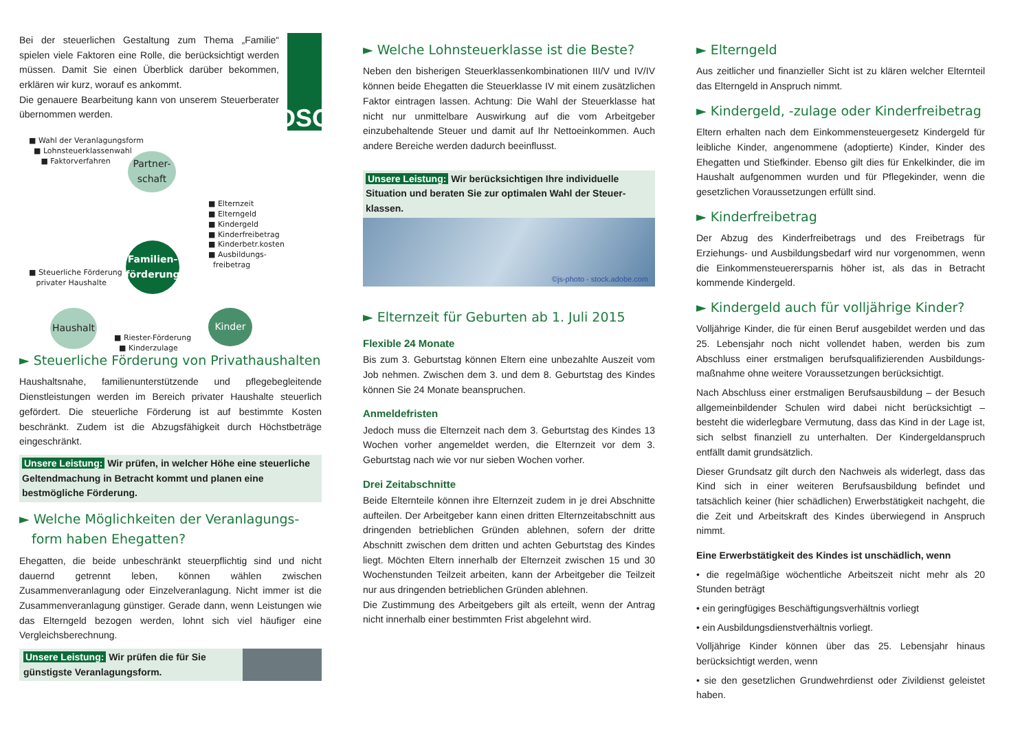Bei der steuerlichen Gestaltung zum Thema „Familie“ spielen viele Faktoren eine Rolle, die berücksichtigt werden müssen. Damit Sie einen Überblick darüber bekommen, erklären wir kurz, worauf es ankommt.
Die genauere Bearbeitung kann von unserem Steuerberater übernommen werden.
DSG
■ Wahl der Veranlagungsform
■ Lohnsteuerklassenwahl
■ Faktorverfahren
Partner-
schaft
■ Elternzeit
■ Elterngeld
■ Kindergeld
■ Kinderfreibetrag
■ Kinderbetr.kosten
■ Ausbildungs-
freibetrag
■ Steuerliche Förderung
privater Haushalte
Familien-
förderung
Haushalt
■ Riester-Förderung
■ Kinderzulage
Kinder
► Steuerliche Förderung von Privathaushalten
Haushaltsnahe, familienunterstützende und pflegebegleitende Dienstleistungen werden im Bereich privater Haushalte steuerlich gefördert. Die steuerliche Förderung ist auf bestimmte Kosten beschränkt. Zudem ist die Abzugsfähigkeit durch Höchstbeträge eingeschränkt.
Unsere Leistung: Wir prüfen, in welcher Höhe eine steuerliche Geltendmachung in Betracht kommt und planen eine bestmögliche Förderung.
► Welche Möglichkeiten der Veranlagungs-
form haben Ehegatten?
Ehegatten, die beide unbeschränkt steuerpflichtig sind und nicht dauernd getrennt leben, können wählen zwischen Zusammenveranlagung oder Einzelveranlagung. Nicht immer ist die Zusammenveranlagung günstiger. Gerade dann, wenn Leistungen wie das Elterngeld bezogen werden, lohnt sich viel häufiger eine Vergleichsberechnung.
Unsere Leistung: Wir prüfen die für Sie günstigste Veranlagungsform.
► Welche Lohnsteuerklasse ist die Beste?
Neben den bisherigen Steuerklassenkombinationen III/V und IV/IV können beide Ehegatten die Steuerklasse IV mit einem zusätzlichen Faktor eintragen lassen. Achtung: Die Wahl der Steuerklasse hat nicht nur unmittelbare Auswirkung auf die vom Arbeitgeber einzubehaltende Steuer und damit auf Ihr Nettoeinkommen. Auch andere Bereiche werden dadurch beeinflusst.
Unsere Leistung: Wir berücksichtigen Ihre individuelle Situation und beraten Sie zur optimalen Wahl der Steuer-klassen.
©js-photo - stock.adobe.com
► Elternzeit für Geburten ab 1. Juli 2015
Flexible 24 Monate
Bis zum 3. Geburtstag können Eltern eine unbezahlte Auszeit vom Job nehmen. Zwischen dem 3. und dem 8. Geburtstag des Kindes können Sie 24 Monate beanspruchen.
Anmeldefristen
Jedoch muss die Elternzeit nach dem 3. Geburtstag des Kindes 13 Wochen vorher angemeldet werden, die Elternzeit vor dem 3. Geburtstag nach wie vor nur sieben Wochen vorher.
Drei Zeitabschnitte
Beide Elternteile können ihre Elternzeit zudem in je drei Abschnitte aufteilen. Der Arbeitgeber kann einen dritten Elternzeitabschnitt aus dringenden betrieblichen Gründen ablehnen, sofern der dritte Abschnitt zwischen dem dritten und achten Geburtstag des Kindes liegt. Möchten Eltern innerhalb der Elternzeit zwischen 15 und 30 Wochenstunden Teilzeit arbeiten, kann der Arbeitgeber die Teilzeit nur aus dringenden betrieblichen Gründen ablehnen.
Die Zustimmung des Arbeitgebers gilt als erteilt, wenn der Antrag nicht innerhalb einer bestimmten Frist abgelehnt wird.
► Elterngeld
Aus zeitlicher und finanzieller Sicht ist zu klären welcher Elternteil das Elterngeld in Anspruch nimmt.
► Kindergeld, -zulage oder Kinderfreibetrag
Eltern erhalten nach dem Einkommensteuergesetz Kindergeld für leibliche Kinder, angenommene (adoptierte) Kinder, Kinder des Ehegatten und Stiefkinder. Ebenso gilt dies für Enkelkinder, die im Haushalt aufgenommen wurden und für Pflegekinder, wenn die gesetzlichen Voraussetzungen erfüllt sind.
► Kinderfreibetrag
Der Abzug des Kinderfreibetrags und des Freibetrags für Erziehungs- und Ausbildungsbedarf wird nur vorgenommen, wenn die Einkommensteuerersparnis höher ist, als das in Betracht kommende Kindergeld.
► Kindergeld auch für volljährige Kinder?
Volljährige Kinder, die für einen Beruf ausgebildet werden und das 25. Lebensjahr noch nicht vollendet haben, werden bis zum Abschluss einer erstmaligen berufsqualifizierenden Ausbildungs-maßnahme ohne weitere Voraussetzungen berücksichtigt.
Nach Abschluss einer erstmaligen Berufsausbildung – der Besuch allgemeinbildender Schulen wird dabei nicht berücksichtigt – besteht die widerlegbare Vermutung, dass das Kind in der Lage ist, sich selbst finanziell zu unterhalten. Der Kindergeldanspruch entfällt damit grundsätzlich.
Dieser Grundsatz gilt durch den Nachweis als widerlegt, dass das Kind sich in einer weiteren Berufsausbildung befindet und tatsächlich keiner (hier schädlichen) Erwerbstätigkeit nachgeht, die die Zeit und Arbeitskraft des Kindes überwiegend in Anspruch nimmt.
Eine Erwerbstätigkeit des Kindes ist unschädlich, wenn
• die regelmäßige wöchentliche Arbeitszeit nicht mehr als 20 Stunden beträgt
• ein geringfügiges Beschäftigungsverhältnis vorliegt
• ein Ausbildungsdienstverhältnis vorliegt.
Volljährige Kinder können über das 25. Lebensjahr hinaus berücksichtigt werden, wenn
• sie den gesetzlichen Grundwehrdienst oder Zivildienst geleistet haben.